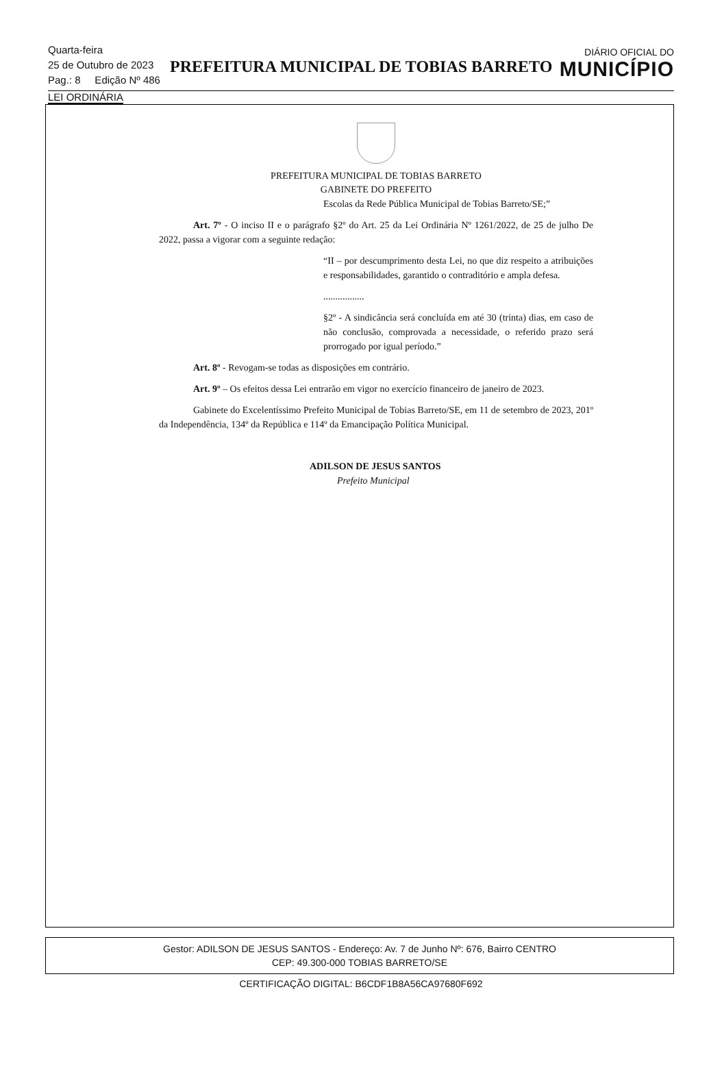Quarta-feira
25 de Outubro de 2023
Pag.: 8 Edição Nº 486
PREFEITURA MUNICIPAL DE TOBIAS BARRETO
DIÁRIO OFICIAL DO
MUNICÍPIO
LEI ORDINÁRIA
PREFEITURA MUNICIPAL DE TOBIAS BARRETO
GABINETE DO PREFEITO
Escolas da Rede Pública Municipal de Tobias Barreto/SE;”
Art. 7º - O inciso II e o parágrafo §2º do Art. 25 da Lei Ordinária Nº 1261/2022, de 25 de julho De 2022, passa a vigorar com a seguinte redação:
“II – por descumprimento desta Lei, no que diz respeito a atribuições e responsabilidades, garantido o contraditório e ampla defesa.
.................
§2º - A sindicância será concluída em até 30 (trinta) dias, em caso de não conclusão, comprovada a necessidade, o referido prazo será prorrogado por igual período.”
Art. 8º - Revogam-se todas as disposições em contrário.
Art. 9º – Os efeitos dessa Lei entrarão em vigor no exercício financeiro de janeiro de 2023.
Gabinete do Excelentíssimo Prefeito Municipal de Tobias Barreto/SE, em 11 de setembro de 2023, 201º da Independência, 134º da República e 114º da Emancipação Política Municipal.
ADILSON DE JESUS SANTOS
Prefeito Municipal
Gestor: ADILSON DE JESUS SANTOS - Endereço: Av. 7 de Junho Nº: 676, Bairro CENTRO
CEP: 49.300-000 TOBIAS BARRETO/SE
CERTIFICAÇÃO DIGITAL: B6CDF1B8A56CA97680F692